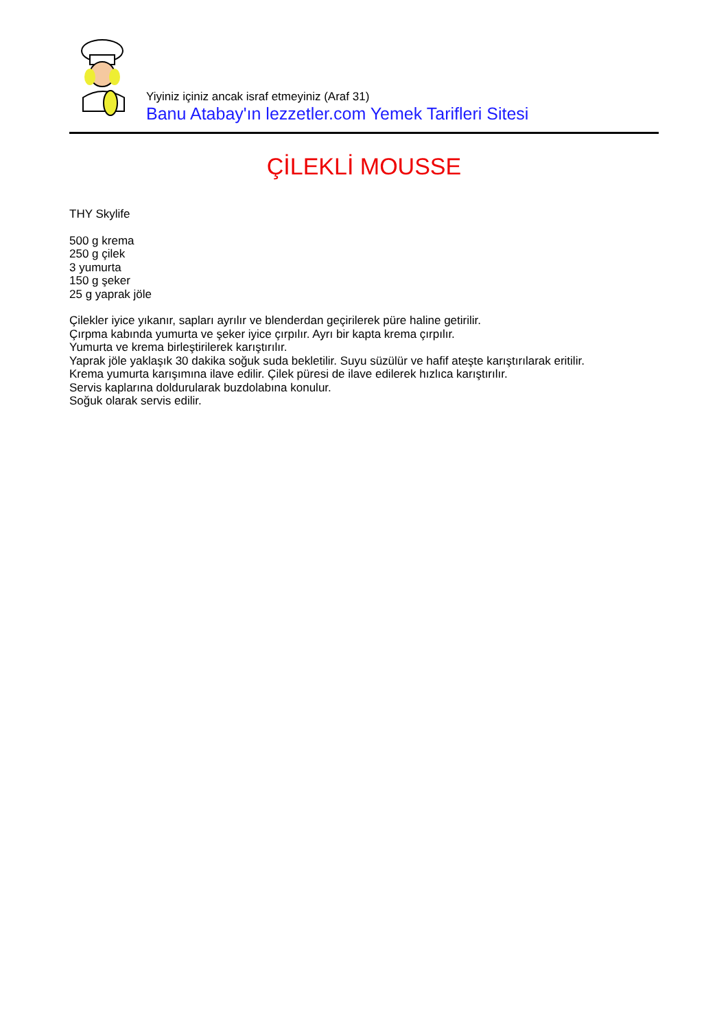Yiyiniz içiniz ancak israf etmeyiniz (Araf 31)
Banu Atabay'ın lezzetler.com Yemek Tarifleri Sitesi
ÇİLEKLİ MOUSSE
THY Skylife
500 g krema
250 g çilek
3 yumurta
150 g şeker
25 g yaprak jöle
Çilekler iyice yıkanır, sapları ayrılır ve blenderdan geçirilerek püre haline getirilir.
Çırpma kabında yumurta ve şeker iyice çırpılır. Ayrı bir kapta krema çırpılır.
Yumurta ve krema birleştirilerek karıştırılır.
Yaprak jöle yaklaşık 30 dakika soğuk suda bekletilir. Suyu süzülür ve hafif ateşte karıştırılarak eritilir.
Krema yumurta karışımına ilave edilir. Çilek püresi de ilave edilerek hızlıca karıştırılır.
Servis kaplarına doldurularak buzdolabına konulur.
Soğuk olarak servis edilir.